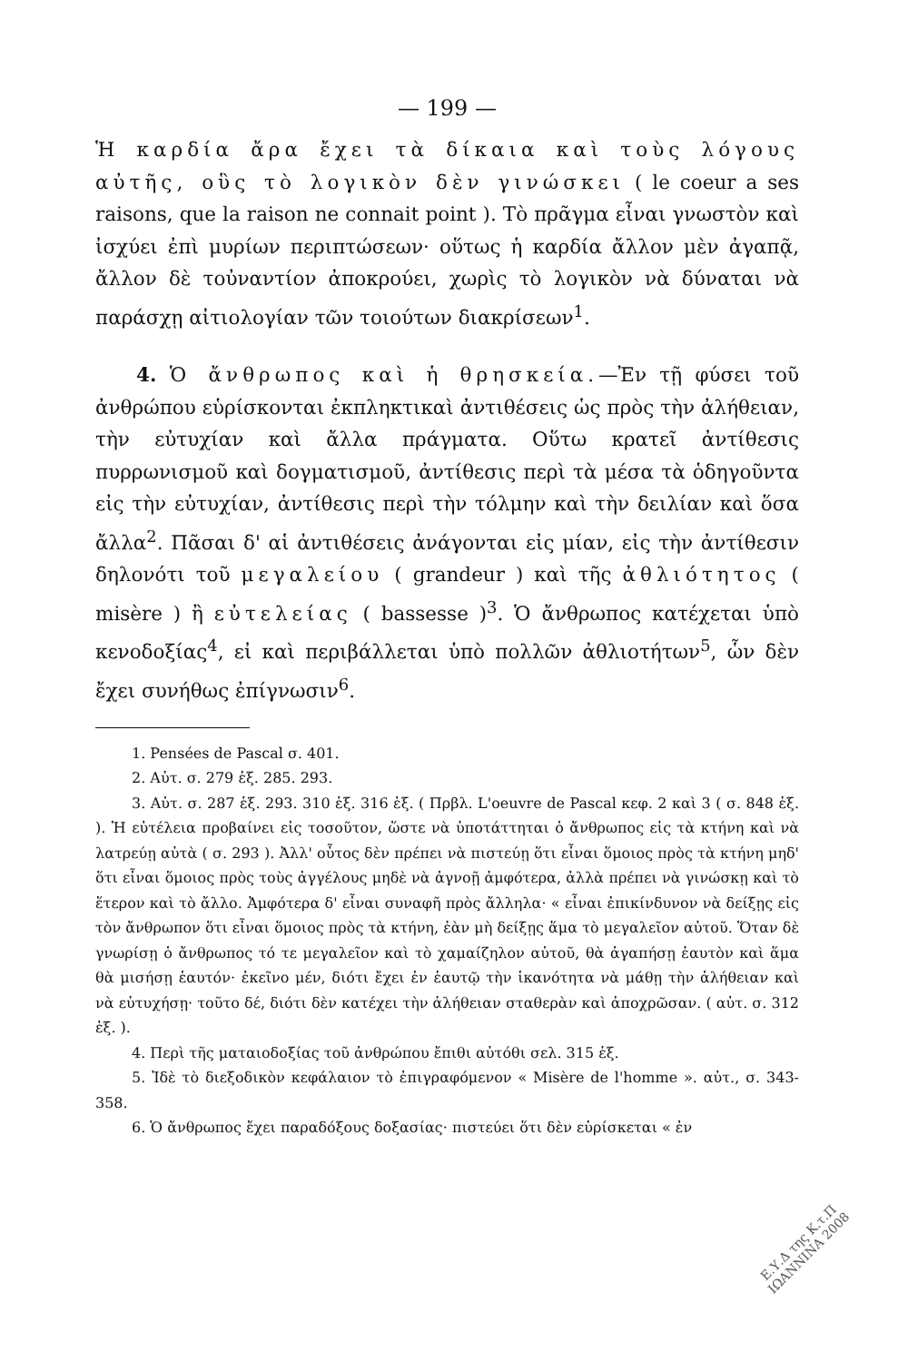— 199 —
Ἡ καρδία ἄρα ἔχει τὰ δίκαια καὶ τοὺς λόγους αὐτῆς, οὓς τὸ λογικὸν δὲν γινώσκει ( le coeur a ses raisons, que la raison ne connait point ). Τὸ πρᾶγμα εἶναι γνωστὸν καὶ ἰσχύει ἐπὶ μυρίων περιπτώσεων· οὕτως ἡ καρδία ἄλλον μὲν ἀγαπᾷ, ἄλλον δὲ τοὐναντίον ἀποκρούει, χωρὶς τὸ λογικὸν νὰ δύναται νὰ παράσχῃ αἰτιολογίαν τῶν τοιούτων διακρίσεων<sup>1</sup>.
4. Ὁ ἄνθρωπος καὶ ἡ θρησκεία.—Ἐν τῇ φύσει τοῦ ἀνθρώπου εὑρίσκονται ἐκπληκτικαὶ ἀντιθέσεις ὡς πρὸς τὴν ἀλήθειαν, τὴν εὐτυχίαν καὶ ἄλλα πράγματα. Οὕτω κρατεῖ ἀντίθεσις πυρρωνισμοῦ καὶ δογματισμοῦ, ἀντίθεσις περὶ τὰ μέσα τὰ ὁδηγοῦντα εἰς τὴν εὐτυχίαν, ἀντίθεσις περὶ τὴν τόλμην καὶ τὴν δειλίαν καὶ ὅσα ἄλλα<sup>2</sup>. Πᾶσαι δ' αἱ ἀντιθέσεις ἀνάγονται εἰς μίαν, εἰς τὴν ἀντίθεσιν δηλονότι τοῦ μεγαλείου ( grandeur ) καὶ τῆς ἀθλιότητος ( misère ) ἢ εὐτελείας ( bassesse )<sup>3</sup>. Ὁ ἄνθρωπος κατέχεται ὑπὸ κενοδοξίας<sup>4</sup>, εἰ καὶ περιβάλλεται ὑπὸ πολλῶν ἀθλιοτήτων<sup>5</sup>, ὧν δὲν ἔχει συνήθως ἐπίγνωσιν<sup>6</sup>.
1. Pensées de Pascal σ. 401.
2. Αὐτ. σ. 279 ἑξ. 285. 293.
3. Αὐτ. σ. 287 ἑξ. 293. 310 ἑξ. 316 ἑξ. ( Πρβλ. L'oeuvre de Pascal κεφ. 2 καὶ 3 ( σ. 848 ἑξ. ). Ἡ εὐτέλεια προβαίνει εἰς τοσοῦτον, ὥστε νὰ ὑποτάττηται ὁ ἄνθρωπος εἰς τὰ κτήνη καὶ νὰ λατρεύῃ αὐτὰ ( σ. 293 ). Ἀλλ' οὗτος δὲν πρέπει νὰ πιστεύῃ ὅτι εἶναι ὅμοιος πρὸς τὰ κτήνη μηδ' ὅτι εἶναι ὅμοιος πρὸς τοὺς ἀγγέλους μηδὲ νὰ ἀγνοῇ ἀμφότερα, ἀλλὰ πρέπει νὰ γινώσκῃ καὶ τὸ ἕτερον καὶ τὸ ἄλλο. Ἀμφότερα δ' εἶναι συναφῆ πρὸς ἄλληλα· « εἶναι ἐπικίνδυνον νὰ δείξῃς εἰς τὸν ἄνθρωπον ὅτι εἶναι ὅμοιος πρὸς τὰ κτήνη, ἐὰν μὴ δείξῃς ἅμα τὸ μεγαλεῖον αὐτοῦ. Ὅταν δὲ γνωρίσῃ ὁ ἄνθρωπος τό τε μεγαλεῖον καὶ τὸ χαμαίζηλον αὐτοῦ, θὰ ἀγαπήσῃ ἑαυτὸν καὶ ἅμα θὰ μισήσῃ ἑαυτόν· ἐκεῖνο μέν, διότι ἔχει ἐν ἑαυτῷ τὴν ἱκανότητα νὰ μάθῃ τὴν ἀλήθειαν καὶ νὰ εὐτυχήσῃ· τοῦτο δέ, διότι δὲν κατέχει τὴν ἀλήθειαν σταθερὰν καὶ ἀποχρῶσαν. ( αὐτ. σ. 312 ἑξ. ).
4. Περὶ τῆς ματαιοδοξίας τοῦ ἀνθρώπου ἔπιθι αὐτόθι σελ. 315 ἑξ.
5. Ἰδὲ τὸ διεξοδικὸν κεφάλαιον τὸ ἐπιγραφόμενον « Misère de l'homme ». αὐτ., σ. 343-358.
6. Ὁ ἄνθρωπος ἔχει παραδόξους δοξασίας· πιστεύει ὅτι δὲν εὑρίσκεται « ἐν
Ε.Υ.Δ της Κ.τ.Π
ΙΩΑΝΝΙΝΑ 2008